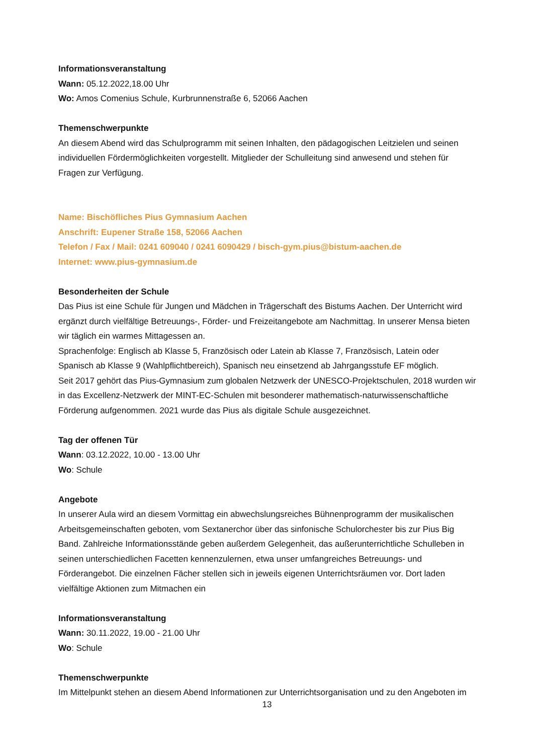Informationsveranstaltung
Wann: 05.12.2022,18.00 Uhr
Wo: Amos Comenius Schule, Kurbrunnenstraße 6, 52066 Aachen
Themenschwerpunkte
An diesem Abend wird das Schulprogramm mit seinen Inhalten, den pädagogischen Leitzielen und seinen individuellen Fördermöglichkeiten vorgestellt. Mitglieder der Schulleitung sind anwesend und stehen für Fragen zur Verfügung.
Name: Bischöfliches Pius Gymnasium Aachen
Anschrift: Eupener Straße 158, 52066 Aachen
Telefon / Fax / Mail: 0241 609040 / 0241 6090429 / bisch-gym.pius@bistum-aachen.de
Internet: www.pius-gymnasium.de
Besonderheiten der Schule
Das Pius ist eine Schule für Jungen und Mädchen in Trägerschaft des Bistums Aachen. Der Unterricht wird ergänzt durch vielfältige Betreuungs-, Förder- und Freizeitangebote am Nachmittag. In unserer Mensa bieten wir täglich ein warmes Mittagessen an.
Sprachenfolge: Englisch ab Klasse 5, Französisch oder Latein ab Klasse 7, Französisch, Latein oder Spanisch ab Klasse 9 (Wahlpflichtbereich), Spanisch neu einsetzend ab Jahrgangsstufe EF möglich.
Seit 2017 gehört das Pius-Gymnasium zum globalen Netzwerk der UNESCO-Projektschulen, 2018 wurden wir in das Excellenz-Netzwerk der MINT-EC-Schulen mit besonderer mathematisch-naturwissenschaftliche Förderung aufgenommen. 2021 wurde das Pius als digitale Schule ausgezeichnet.
Tag der offenen Tür
Wann: 03.12.2022, 10.00 - 13.00 Uhr
Wo: Schule
Angebote
In unserer Aula wird an diesem Vormittag ein abwechslungsreiches Bühnenprogramm der musikalischen Arbeitsgemeinschaften geboten, vom Sextanerchor über das sinfonische Schulorchester bis zur Pius Big Band. Zahlreiche Informationsstände geben außerdem Gelegenheit, das außerunterrichtliche Schulleben in seinen unterschiedlichen Facetten kennenzulernen, etwa unser umfangreiches Betreuungs- und Förderangebot. Die einzelnen Fächer stellen sich in jeweils eigenen Unterrichtsräumen vor. Dort laden vielfältige Aktionen zum Mitmachen ein
Informationsveranstaltung
Wann: 30.11.2022, 19.00 - 21.00 Uhr
Wo: Schule
Themenschwerpunkte
Im Mittelpunkt stehen an diesem Abend Informationen zur Unterrichtsorganisation und zu den Angeboten im
13